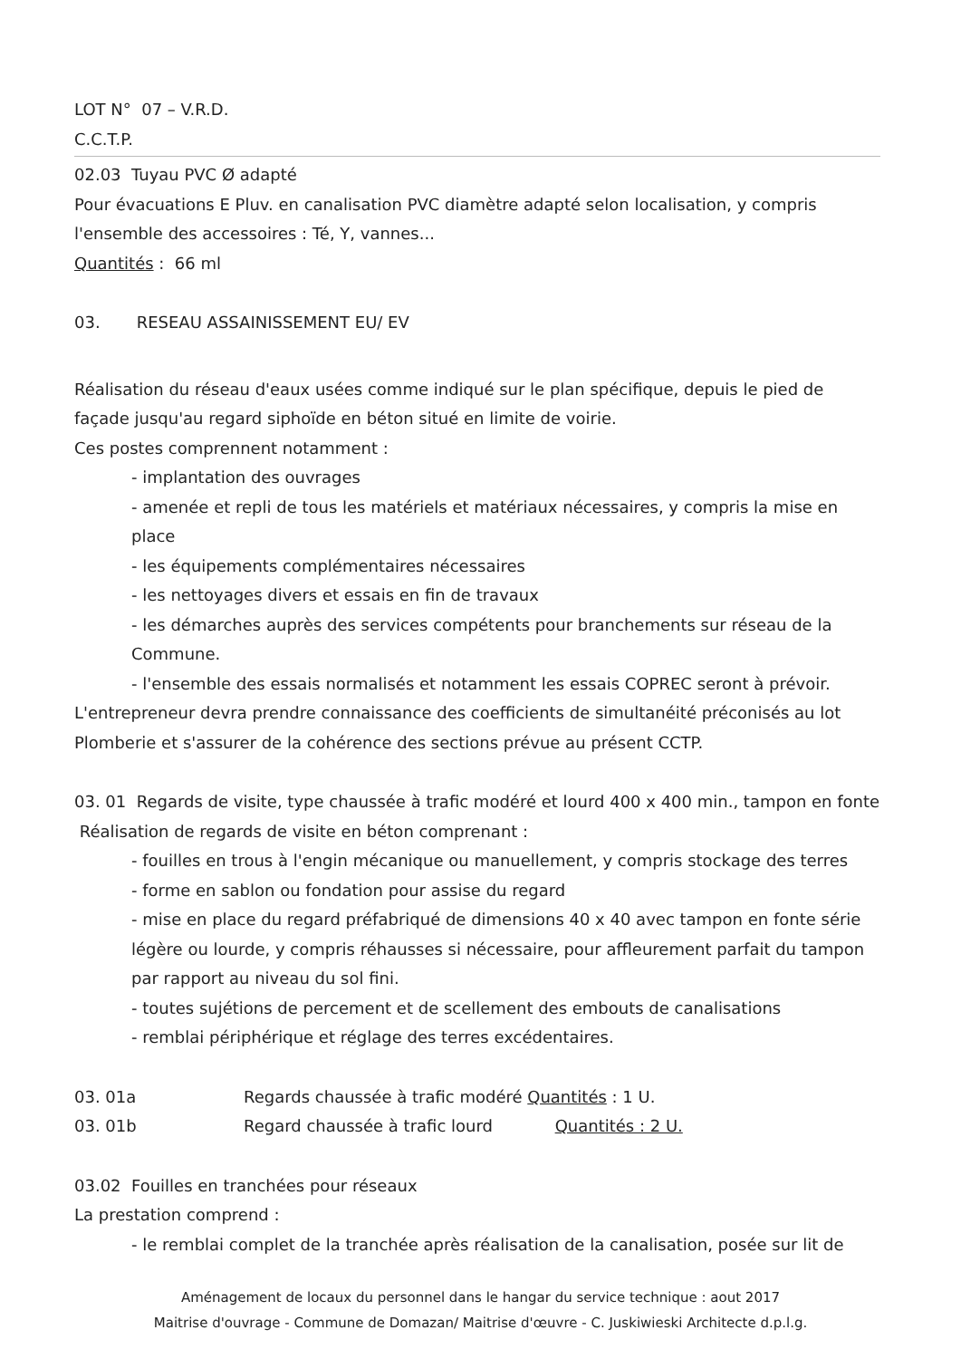LOT N° 07 – V.R.D.
C.C.T.P.
02.03 Tuyau PVC Ø adapté
Pour évacuations E Pluv. en canalisation PVC diamètre adapté selon localisation, y compris l'ensemble des accessoires : Té, Y, vannes...
Quantités : 66 ml
03. RESEAU ASSAINISSEMENT EU/ EV
Réalisation du réseau d'eaux usées comme indiqué sur le plan spécifique, depuis le pied de façade jusqu'au regard siphoïde en béton situé en limite de voirie.
Ces postes comprennent notamment :
- implantation des ouvrages
- amenée et repli de tous les matériels et matériaux nécessaires, y compris la mise en place
- les équipements complémentaires nécessaires
- les nettoyages divers et essais en fin de travaux
- les démarches auprès des services compétents pour branchements sur réseau de la Commune.
- l'ensemble des essais normalisés et notamment les essais COPREC seront à prévoir.
L'entrepreneur devra prendre connaissance des coefficients de simultanéité préconisés au lot Plomberie et s'assurer de la cohérence des sections prévue au présent CCTP.
03. 01 Regards de visite, type chaussée à trafic modéré et lourd 400 x 400 min., tampon en fonte
Réalisation de regards de visite en béton comprenant :
- fouilles en trous à l'engin mécanique ou manuellement, y compris stockage des terres
- forme en sablon ou fondation pour assise du regard
- mise en place du regard préfabriqué de dimensions 40 x 40 avec tampon en fonte série légère ou lourde, y compris réhausses si nécessaire, pour affleurement parfait du tampon par rapport au niveau du sol fini.
- toutes sujétions de percement et de scellement des embouts de canalisations
- remblai périphérique et réglage des terres excédentaires.
03. 01a Regards chaussée à trafic modéré Quantités : 1 U.
03. 01b Regard chaussée à trafic lourd Quantités : 2 U.
03.02 Fouilles en tranchées pour réseaux
La prestation comprend :
- le remblai complet de la tranchée après réalisation de la canalisation, posée sur lit de
Aménagement de locaux du personnel dans le hangar du service technique : aout 2017
Maitrise d'ouvrage - Commune de Domazan/ Maitrise d'œuvre - C. Juskiwieski Architecte d.p.l.g.